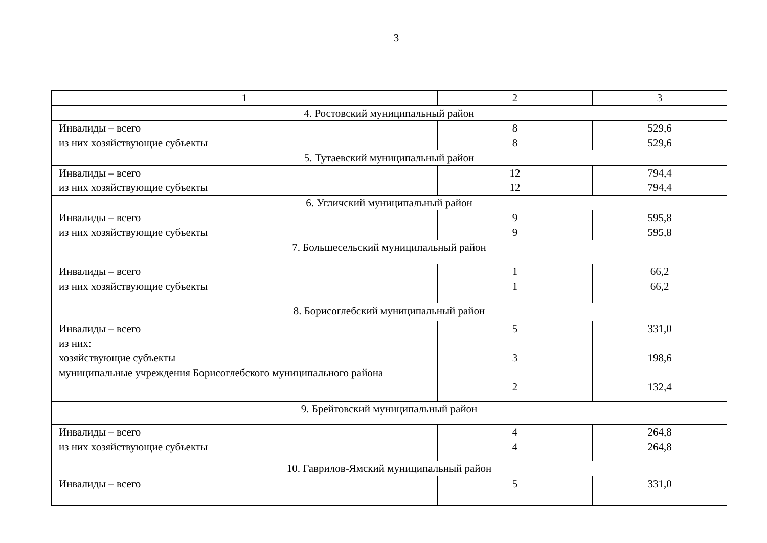3
| 1 | 2 | 3 |
| --- | --- | --- |
| 4. Ростовский муниципальный район | | |
| Инвалиды – всего из них хозяйствующие субъекты | 8 8 | 529,6 529,6 |
| 5. Тутаевский муниципальный район | | |
| Инвалиды – всего из них хозяйствующие субъекты | 12 12 | 794,4 794,4 |
| 6. Угличский муниципальный район | | |
| Инвалиды – всего из них хозяйствующие субъекты | 9 9 | 595,8 595,8 |
| 7. Большесельский муниципальный район | | |
| Инвалиды – всего из них хозяйствующие субъекты | 1 1 | 66,2 66,2 |
| 8. Борисоглебский муниципальный район | | |
| Инвалиды – всего из них: хозяйствующие субъекты муниципальные учреждения Борисоглебского муниципального района | 5 3 2 | 331,0 198,6 132,4 |
| 9. Брейтовский муниципальный район | | |
| Инвалиды – всего из них хозяйствующие субъекты | 4 4 | 264,8 264,8 |
| 10. Гаврилов-Ямский муниципальный район | | |
| Инвалиды – всего | 5 | 331,0 |